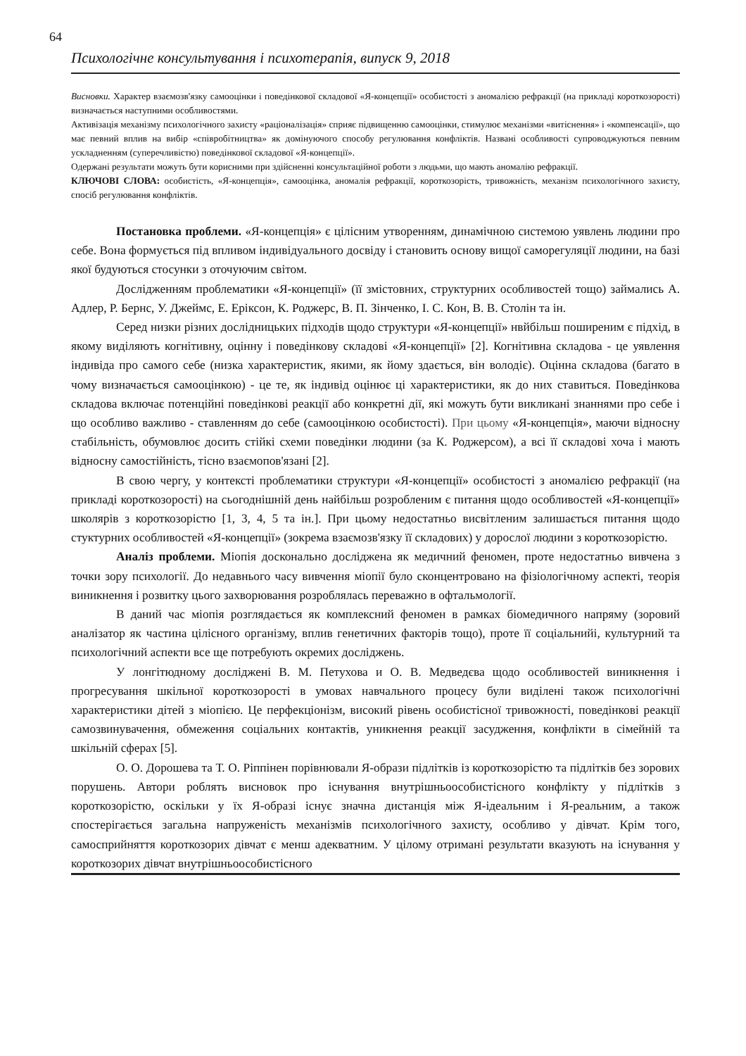64
Психологічне консультування і психотерапія, випуск 9, 2018
Висновки. Характер взаємозв'язку самооцінки і поведінкової складової «Я-концепції» особистості з аномалією рефракції (на прикладі короткозорості) визначається наступними особливостями.
Активізація механізму психологічного захисту «раціоналізація» сприяє підвищенню самооцінки, стимулює механізми «витіснення» і «компенсації», що має певний вплив на вибір «співробітництва» як домінуючого способу регулювання конфліктів. Названі особливості супроводжуються певним ускладненням (суперечливістю) поведінкової складової «Я-концепції».
Одержані результати можуть бути корисними при здійсненні консультаційної роботи з людьми, що мають аномалію рефракції.
КЛЮЧОВІ СЛОВА: особистість, «Я-концепція», самооцінка, аномалія рефракції, короткозорість, тривожність, механізм психологічного захисту, спосіб регулювання конфліктів.
Постановка проблеми. «Я-концепція» є цілісним утворенням, динамічною системою уявлень людини про себе. Вона формується під впливом індивідуального досвіду і становить основу вищої саморегуляції людини, на базі якої будуються стосунки з оточуючим світом.
Дослідженням проблематики «Я-концепції» (її змістовних, структурних особливостей тощо) займались А. Адлер, Р. Бернс, У. Джеймс, Е. Еріксон, К. Роджерс, В. П. Зінченко, І. С. Кон, В. В. Столін та ін.
Серед низки різних дослідницьких підходів щодо структури «Я-концепції» нвйбільш поширеним є підхід, в якому виділяють когнітивну, оцінну і поведінкову складові «Я-концепції» [2]. Когнітивна складова - це уявлення індивіда про самого себе (низка характеристик, якими, як йому здається, він володіє). Оцінна складова (багато в чому визначається самооцінкою) - це те, як індивід оцінює ці характеристики, як до них ставиться. Поведінкова складова включає потенційні поведінкові реакції або конкретні дії, які можуть бути викликані знаннями про себе і що особливо важливо - ставленням до себе (самооцінкою особистості). При цьому «Я-концепція», маючи відносну стабільність, обумовлює досить стійкі схеми поведінки людини (за К. Роджерсом), а всі її складові хоча і мають відносну самостійність, тісно взаємопов'язані [2].
В свою чергу, у контексті проблематики структури «Я-концепції» особистості з аномалією рефракції (на прикладі короткозорості) на сьогоднішній день найбільш розробленим є питання щодо особливостей «Я-концепції» школярів з короткозорістю [1, 3, 4, 5 та ін.]. При цьому недостатньо висвітленим залишається питання щодо стуктурних особливостей «Я-концепції» (зокрема взаємозв'язку її складових) у дорослої людини з короткозорістю.
Аналіз проблеми. Міопія досконально досліджена як медичний феномен, проте недостатньо вивчена з точки зору психології. До недавнього часу вивчення міопії було сконцентровано на фізіологічному аспекті, теорія виникнення і розвитку цього захворювання розроблялась переважно в офтальмології.
В даний час міопія розглядається як комплексний феномен в рамках біомедичного напряму (зоровий аналізатор як частина цілісного організму, вплив генетичних факторів тощо), проте її соціальнийі, культурний та психологічний аспекти все ще потребують окремих досліджень.
У лонгітюдному досліджені В. М. Петухова и О. В. Медведєва щодо особливостей виникнення і прогресування шкільної короткозорості в умовах навчального процесу були виділені також психологічні характеристики дітей з міопією. Це перфекціонізм, високий рівень особистісної тривожності, поведінкові реакції самозвинувачення, обмеження соціальних контактів, уникнення реакції засудження, конфлікти в сімейній та шкільній сферах [5].
О. О. Дорошева та Т. О. Ріппінен порівнювали Я-образи підлітків із короткозорістю та підлітків без зорових порушень. Автори роблять висновок про існування внутрішньоособистісного конфлікту у підлітків з короткозорістю, оскільки у їх Я-образі існує значна дистанція між Я-ідеальним і Я-реальним, а також спостерігається загальна напруженість механізмів психологічного захисту, особливо у дівчат. Крім того, самосприйняття короткозорих дівчат є менш адекватним. У цілому отримані результати вказують на існування у короткозорих дівчат внутрішньоособистісного